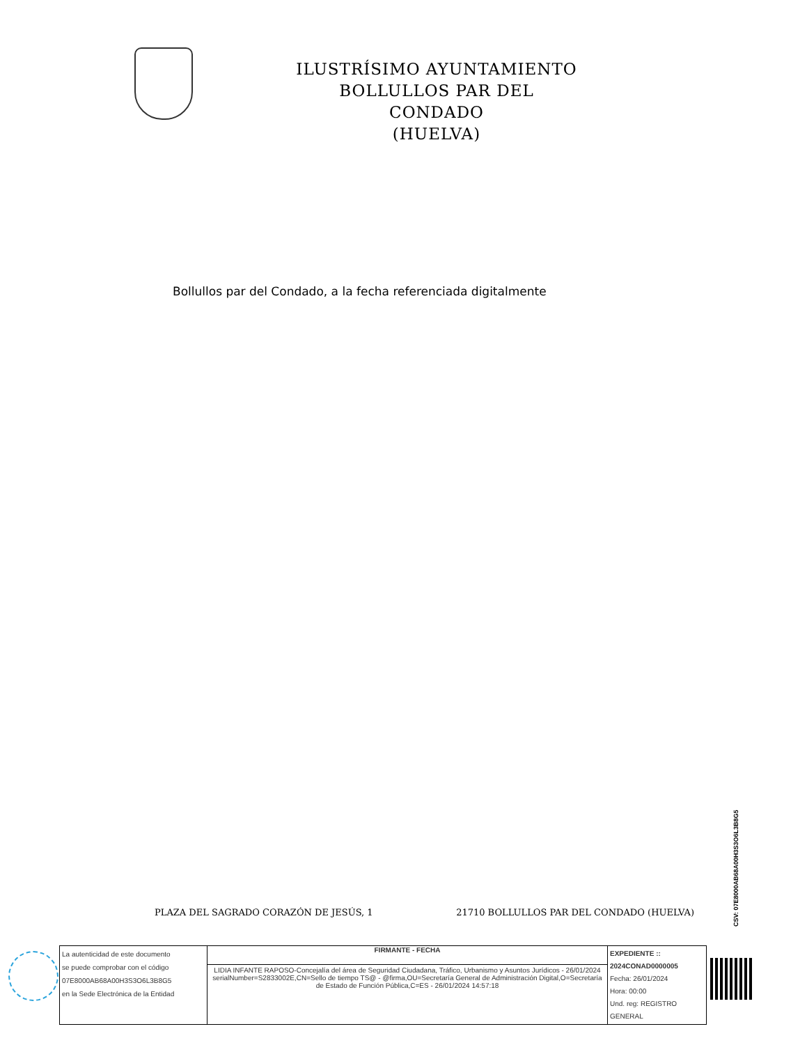ILUSTRÍSIMO AYUNTAMIENTO
BOLLULLOS PAR DEL CONDADO
(HUELVA)
Bollullos par del Condado, a la fecha referenciada digitalmente
PLAZA DEL SAGRADO CORAZÓN DE JESÚS, 1 21710 BOLLULLOS PAR DEL CONDADO (HUELVA)
CSV: 07E8000AB68A00H3S3O6L3B8G5
| La autenticidad de este documento se puede comprobar con el código 07E8000AB68A00H3S3O6L3B8G5 en la Sede Electrónica de la Entidad | FIRMANTE - FECHA | EXPEDIENTE :: 2024CONAD0000005 Fecha: 26/01/2024 Hora: 00:00 Und. reg: REGISTRO GENERAL |
| | LIDIA INFANTE RAPOSO-Concejalía del área de Seguridad Ciudadana, Tráfico, Urbanismo y Asuntos Jurídicos - 26/01/2024 serialNumber=S2833002E,CN=Sello de tiempo TS@ - @firma,OU=Secretaría General de Administración Digital,O=Secretaría de Estado de Función Pública,C=ES - 26/01/2024 14:57:18 | |